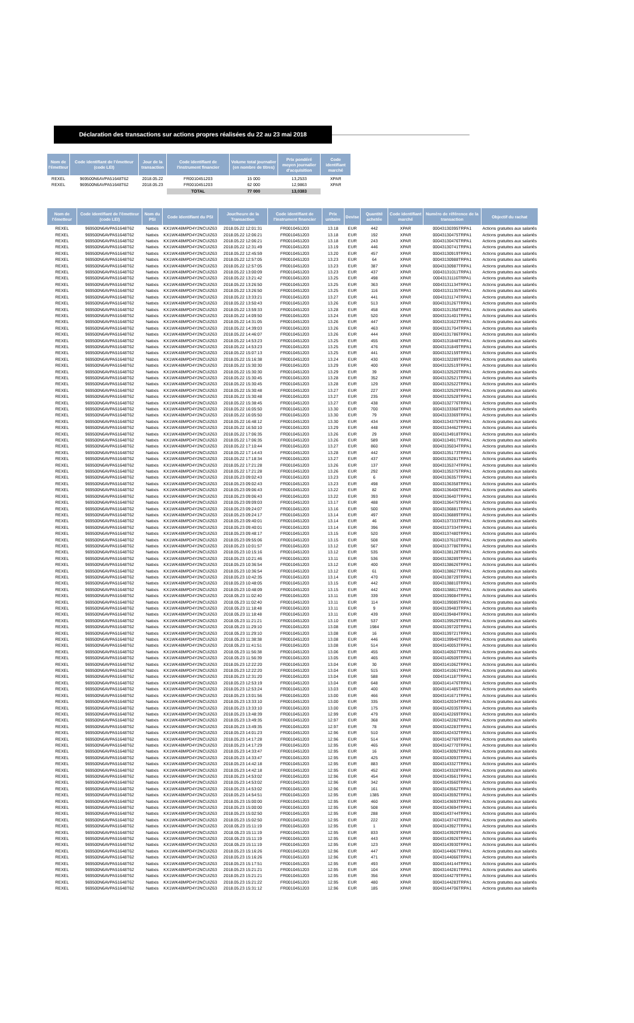Déclaration des transactions sur actions propres réalisées du 22 au 23 mai 2018
| Nom de l'émetteur | Code identifiant de l'émetteur (code LEI) | Jour de la transaction | Code identifiant de l'instrument financier | Volume total journalier (en nombre de titres) | Prix pondéré moyen journalier d'acquisition | Code identifiant marché |
| --- | --- | --- | --- | --- | --- | --- |
| REXEL | 969500N6AVPA51648T62 | 2018.05.22 | FR0010451203 | 15 000 | 13,2533 | XPAR |
| REXEL | 969500N6AVPA51648T62 | 2018.05.23 | FR0010451203 | 62 000 | 12,9863 | XPAR |
| | | | TOTAL | 77 000 | 13,0383 | |
| Nom de l'émetteur | Code identifiant de l'émetteur (code LEI) | Nom du PSI | Code identifiant du PSI | Jour/heure de la Transaction | Code identifiant de l'instrument financier | Prix unitaire | Devise | Quantité achetée | Code identifiant marché | Numéro de référence de la transaction | Objectif du rachat |
| --- | --- | --- | --- | --- | --- | --- | --- | --- | --- | --- | --- |
| REXEL | 969500N6AVPA51648T62 | Natixis | KX1WK48MPD4Y2NCUIZ63 | 2018.05.22 12:01:31 | FR0010451203 | 13.18 | EUR | 442 | XPAR | 00043130395TRPA1 | Actions gratuites aux salariés |
| REXEL | 969500N6AVPA51648T62 | Natixis | KX1WK48MPD4Y2NCUIZ63 | 2018.05.22 12:06:21 | FR0010451203 | 13.18 | EUR | 192 | XPAR | 00043130475TRPA1 | Actions gratuites aux salariés |
| REXEL | 969500N6AVPA51648T62 | Natixis | KX1WK48MPD4Y2NCUIZ63 | 2018.05.22 12:06:21 | FR0010451203 | 13.18 | EUR | 243 | XPAR | 00043130476TRPA1 | Actions gratuites aux salariés |
| REXEL | 969500N6AVPA51648T62 | Natixis | KX1WK48MPD4Y2NCUIZ63 | 2018.05.22 12:31:49 | FR0010451203 | 13.19 | EUR | 446 | XPAR | 00043130741TRPA1 | Actions gratuites aux salariés |
| REXEL | 969500N6AVPA51648T62 | Natixis | KX1WK48MPD4Y2NCUIZ63 | 2018.05.22 12:45:59 | FR0010451203 | 13.20 | EUR | 457 | XPAR | 00043130919TRPA1 | Actions gratuites aux salariés |
| REXEL | 969500N6AVPA51648T62 | Natixis | KX1WK48MPD4Y2NCUIZ63 | 2018.05.22 12:57:05 | FR0010451203 | 13.23 | EUR | 64 | XPAR | 00043130988TRPA1 | Actions gratuites aux salariés |
| REXEL | 969500N6AVPA51648T62 | Natixis | KX1WK48MPD4Y2NCUIZ63 | 2018.05.22 12:57:05 | FR0010451203 | 13.23 | EUR | 387 | XPAR | 00043130987TRPA1 | Actions gratuites aux salariés |
| REXEL | 969500N6AVPA51648T62 | Natixis | KX1WK48MPD4Y2NCUIZ63 | 2018.05.22 13:00:09 | FR0010451203 | 13.23 | EUR | 437 | XPAR | 00043131011TRPA1 | Actions gratuites aux salariés |
| REXEL | 969500N6AVPA51648T62 | Natixis | KX1WK48MPD4Y2NCUIZ63 | 2018.05.22 13:21:42 | FR0010451203 | 13.25 | EUR | 498 | XPAR | 00043131116TRPA1 | Actions gratuites aux salariés |
| REXEL | 969500N6AVPA51648T62 | Natixis | KX1WK48MPD4Y2NCUIZ63 | 2018.05.22 13:26:50 | FR0010451203 | 13.25 | EUR | 363 | XPAR | 00043131134TRPA1 | Actions gratuites aux salariés |
| REXEL | 969500N6AVPA51648T62 | Natixis | KX1WK48MPD4Y2NCUIZ63 | 2018.05.22 13:26:50 | FR0010451203 | 13.25 | EUR | 116 | XPAR | 00043131135TRPA1 | Actions gratuites aux salariés |
| REXEL | 969500N6AVPA51648T62 | Natixis | KX1WK48MPD4Y2NCUIZ63 | 2018.05.22 13:33:21 | FR0010451203 | 13.27 | EUR | 441 | XPAR | 00043131174TRPA1 | Actions gratuites aux salariés |
| REXEL | 969500N6AVPA51648T62 | Natixis | KX1WK48MPD4Y2NCUIZ63 | 2018.05.22 13:50:43 | FR0010451203 | 13.26 | EUR | 513 | XPAR | 00043131267TRPA1 | Actions gratuites aux salariés |
| REXEL | 969500N6AVPA51648T62 | Natixis | KX1WK48MPD4Y2NCUIZ63 | 2018.05.22 13:59:33 | FR0010451203 | 13.28 | EUR | 458 | XPAR | 00043131358TRPA1 | Actions gratuites aux salariés |
| REXEL | 969500N6AVPA51648T62 | Natixis | KX1WK48MPD4Y2NCUIZ63 | 2018.05.22 14:09:50 | FR0010451203 | 13.24 | EUR | 520 | XPAR | 00043131401TRPA1 | Actions gratuites aux salariés |
| REXEL | 969500N6AVPA51648T62 | Natixis | KX1WK48MPD4Y2NCUIZ63 | 2018.05.22 14:31:05 | FR0010451203 | 13.26 | EUR | 447 | XPAR | 00043131623TRPA1 | Actions gratuites aux salariés |
| REXEL | 969500N6AVPA51648T62 | Natixis | KX1WK48MPD4Y2NCUIZ63 | 2018.05.22 14:39:03 | FR0010451203 | 13.26 | EUR | 463 | XPAR | 00043131704TRPA1 | Actions gratuites aux salariés |
| REXEL | 969500N6AVPA51648T62 | Natixis | KX1WK48MPD4Y2NCUIZ63 | 2018.05.22 14:46:07 | FR0010451203 | 13.26 | EUR | 444 | XPAR | 00043131786TRPA1 | Actions gratuites aux salariés |
| REXEL | 969500N6AVPA51648T62 | Natixis | KX1WK48MPD4Y2NCUIZ63 | 2018.05.22 14:53:23 | FR0010451203 | 13.25 | EUR | 455 | XPAR | 00043131848TRPA1 | Actions gratuites aux salariés |
| REXEL | 969500N6AVPA51648T62 | Natixis | KX1WK48MPD4Y2NCUIZ63 | 2018.05.22 14:53:23 | FR0010451203 | 13.25 | EUR | 476 | XPAR | 00043131849TRPA1 | Actions gratuites aux salariés |
| REXEL | 969500N6AVPA51648T62 | Natixis | KX1WK48MPD4Y2NCUIZ63 | 2018.05.22 15:07:13 | FR0010451203 | 13.25 | EUR | 441 | XPAR | 00043132159TRPA1 | Actions gratuites aux salariés |
| REXEL | 969500N6AVPA51648T62 | Natixis | KX1WK48MPD4Y2NCUIZ63 | 2018.05.22 15:16:38 | FR0010451203 | 13.24 | EUR | 430 | XPAR | 00043132289TRPA1 | Actions gratuites aux salariés |
| REXEL | 969500N6AVPA51648T62 | Natixis | KX1WK48MPD4Y2NCUIZ63 | 2018.05.22 15:30:30 | FR0010451203 | 13.29 | EUR | 400 | XPAR | 00043132519TRPA1 | Actions gratuites aux salariés |
| REXEL | 969500N6AVPA51648T62 | Natixis | KX1WK48MPD4Y2NCUIZ63 | 2018.05.22 15:30:30 | FR0010451203 | 13.29 | EUR | 39 | XPAR | 00043132520TRPA1 | Actions gratuites aux salariés |
| REXEL | 969500N6AVPA51648T62 | Natixis | KX1WK48MPD4Y2NCUIZ63 | 2018.05.22 15:30:45 | FR0010451203 | 13.28 | EUR | 352 | XPAR | 00043132521TRPA1 | Actions gratuites aux salariés |
| REXEL | 969500N6AVPA51648T62 | Natixis | KX1WK48MPD4Y2NCUIZ63 | 2018.05.22 15:30:45 | FR0010451203 | 13.28 | EUR | 129 | XPAR | 00043132522TRPA1 | Actions gratuites aux salariés |
| REXEL | 969500N6AVPA51648T62 | Natixis | KX1WK48MPD4Y2NCUIZ63 | 2018.05.22 15:30:48 | FR0010451203 | 13.27 | EUR | 227 | XPAR | 00043132529TRPA1 | Actions gratuites aux salariés |
| REXEL | 969500N6AVPA51648T62 | Natixis | KX1WK48MPD4Y2NCUIZ63 | 2018.05.22 15:30:48 | FR0010451203 | 13.27 | EUR | 235 | XPAR | 00043132528TRPA1 | Actions gratuites aux salariés |
| REXEL | 969500N6AVPA51648T62 | Natixis | KX1WK48MPD4Y2NCUIZ63 | 2018.05.22 15:38:45 | FR0010451203 | 13.27 | EUR | 438 | XPAR | 00043132776TRPA1 | Actions gratuites aux salariés |
| REXEL | 969500N6AVPA51648T62 | Natixis | KX1WK48MPD4Y2NCUIZ63 | 2018.05.22 16:05:50 | FR0010451203 | 13.30 | EUR | 700 | XPAR | 00043133368TRPA1 | Actions gratuites aux salariés |
| REXEL | 969500N6AVPA51648T62 | Natixis | KX1WK48MPD4Y2NCUIZ63 | 2018.05.22 16:05:50 | FR0010451203 | 13.30 | EUR | 79 | XPAR | 00043133369TRPA1 | Actions gratuites aux salariés |
| REXEL | 969500N6AVPA51648T62 | Natixis | KX1WK48MPD4Y2NCUIZ63 | 2018.05.22 16:48:12 | FR0010451203 | 13.30 | EUR | 434 | XPAR | 00043134375TRPA1 | Actions gratuites aux salariés |
| REXEL | 969500N6AVPA51648T62 | Natixis | KX1WK48MPD4Y2NCUIZ63 | 2018.05.22 16:50:10 | FR0010451203 | 13.29 | EUR | 448 | XPAR | 00043134462TRPA1 | Actions gratuites aux salariés |
| REXEL | 969500N6AVPA51648T62 | Natixis | KX1WK48MPD4Y2NCUIZ63 | 2018.05.22 17:06:35 | FR0010451203 | 13.26 | EUR | 29 | XPAR | 00043134918TRPA1 | Actions gratuites aux salariés |
| REXEL | 969500N6AVPA51648T62 | Natixis | KX1WK48MPD4Y2NCUIZ63 | 2018.05.22 17:06:35 | FR0010451203 | 13.26 | EUR | 589 | XPAR | 00043134917TRPA1 | Actions gratuites aux salariés |
| REXEL | 969500N6AVPA51648T62 | Natixis | KX1WK48MPD4Y2NCUIZ63 | 2018.05.22 17:10:44 | FR0010451203 | 13.27 | EUR | 860 | XPAR | 00043135034TRPA1 | Actions gratuites aux salariés |
| REXEL | 969500N6AVPA51648T62 | Natixis | KX1WK48MPD4Y2NCUIZ63 | 2018.05.22 17:14:43 | FR0010451203 | 13.28 | EUR | 442 | XPAR | 00043135173TRPA1 | Actions gratuites aux salariés |
| REXEL | 969500N6AVPA51648T62 | Natixis | KX1WK48MPD4Y2NCUIZ63 | 2018.05.22 17:18:34 | FR0010451203 | 13.27 | EUR | 437 | XPAR | 00043135281TRPA1 | Actions gratuites aux salariés |
| REXEL | 969500N6AVPA51648T62 | Natixis | KX1WK48MPD4Y2NCUIZ63 | 2018.05.22 17:21:28 | FR0010451203 | 13.26 | EUR | 137 | XPAR | 00043135374TRPA1 | Actions gratuites aux salariés |
| REXEL | 969500N6AVPA51648T62 | Natixis | KX1WK48MPD4Y2NCUIZ63 | 2018.05.22 17:21:28 | FR0010451203 | 13.26 | EUR | 292 | XPAR | 00043135375TRPA1 | Actions gratuites aux salariés |
| REXEL | 969500N6AVPA51648T62 | Natixis | KX1WK48MPD4Y2NCUIZ63 | 2018.05.23 09:02:43 | FR0010451203 | 13.23 | EUR | 6 | XPAR | 00043136357TRPA1 | Actions gratuites aux salariés |
| REXEL | 969500N6AVPA51648T62 | Natixis | KX1WK48MPD4Y2NCUIZ63 | 2018.05.23 09:02:43 | FR0010451203 | 13.23 | EUR | 498 | XPAR | 00043136358TRPA1 | Actions gratuites aux salariés |
| REXEL | 969500N6AVPA51648T62 | Natixis | KX1WK48MPD4Y2NCUIZ63 | 2018.05.23 09:06:43 | FR0010451203 | 13.22 | EUR | 82 | XPAR | 00043136406TRPA1 | Actions gratuites aux salariés |
| REXEL | 969500N6AVPA51648T62 | Natixis | KX1WK48MPD4Y2NCUIZ63 | 2018.05.23 09:06:43 | FR0010451203 | 13.22 | EUR | 393 | XPAR | 00043136407TRPA1 | Actions gratuites aux salariés |
| REXEL | 969500N6AVPA51648T62 | Natixis | KX1WK48MPD4Y2NCUIZ63 | 2018.05.23 09:09:03 | FR0010451203 | 13.17 | EUR | 488 | XPAR | 00043136475TRPA1 | Actions gratuites aux salariés |
| REXEL | 969500N6AVPA51648T62 | Natixis | KX1WK48MPD4Y2NCUIZ63 | 2018.05.23 09:24:07 | FR0010451203 | 13.16 | EUR | 500 | XPAR | 00043136881TRPA1 | Actions gratuites aux salariés |
| REXEL | 969500N6AVPA51648T62 | Natixis | KX1WK48MPD4Y2NCUIZ63 | 2018.05.23 09:24:17 | FR0010451203 | 13.14 | EUR | 497 | XPAR | 00043136889TRPA1 | Actions gratuites aux salariés |
| REXEL | 969500N6AVPA51648T62 | Natixis | KX1WK48MPD4Y2NCUIZ63 | 2018.05.23 09:40:01 | FR0010451203 | 13.14 | EUR | 46 | XPAR | 00043137333TRPA1 | Actions gratuites aux salariés |
| REXEL | 969500N6AVPA51648T62 | Natixis | KX1WK48MPD4Y2NCUIZ63 | 2018.05.23 09:40:01 | FR0010451203 | 13.14 | EUR | 396 | XPAR | 00043137334TRPA1 | Actions gratuites aux salariés |
| REXEL | 969500N6AVPA51648T62 | Natixis | KX1WK48MPD4Y2NCUIZ63 | 2018.05.23 09:48:17 | FR0010451203 | 13.15 | EUR | 520 | XPAR | 00043137480TRPA1 | Actions gratuites aux salariés |
| REXEL | 969500N6AVPA51648T62 | Natixis | KX1WK48MPD4Y2NCUIZ63 | 2018.05.23 09:55:06 | FR0010451203 | 13.15 | EUR | 508 | XPAR | 00043137610TRPA1 | Actions gratuites aux salariés |
| REXEL | 969500N6AVPA51648T62 | Natixis | KX1WK48MPD4Y2NCUIZ63 | 2018.05.23 10:01:57 | FR0010451203 | 13.12 | EUR | 567 | XPAR | 00043137786TRPA1 | Actions gratuites aux salariés |
| REXEL | 969500N6AVPA51648T62 | Natixis | KX1WK48MPD4Y2NCUIZ63 | 2018.05.23 10:15:16 | FR0010451203 | 13.12 | EUR | 535 | XPAR | 00043138128TRPA1 | Actions gratuites aux salariés |
| REXEL | 969500N6AVPA51648T62 | Natixis | KX1WK48MPD4Y2NCUIZ63 | 2018.05.23 10:21:46 | FR0010451203 | 13.11 | EUR | 536 | XPAR | 00043138289TRPA1 | Actions gratuites aux salariés |
| REXEL | 969500N6AVPA51648T62 | Natixis | KX1WK48MPD4Y2NCUIZ63 | 2018.05.23 10:36:54 | FR0010451203 | 13.12 | EUR | 400 | XPAR | 00043138626TRPA1 | Actions gratuites aux salariés |
| REXEL | 969500N6AVPA51648T62 | Natixis | KX1WK48MPD4Y2NCUIZ63 | 2018.05.23 10:36:54 | FR0010451203 | 13.12 | EUR | 61 | XPAR | 00043138627TRPA1 | Actions gratuites aux salariés |
| REXEL | 969500N6AVPA51648T62 | Natixis | KX1WK48MPD4Y2NCUIZ63 | 2018.05.23 10:42:35 | FR0010451203 | 13.14 | EUR | 470 | XPAR | 00043138729TRPA1 | Actions gratuites aux salariés |
| REXEL | 969500N6AVPA51648T62 | Natixis | KX1WK48MPD4Y2NCUIZ63 | 2018.05.23 10:48:05 | FR0010451203 | 13.15 | EUR | 442 | XPAR | 00043138810TRPA1 | Actions gratuites aux salariés |
| REXEL | 969500N6AVPA51648T62 | Natixis | KX1WK48MPD4Y2NCUIZ63 | 2018.05.23 10:48:09 | FR0010451203 | 13.15 | EUR | 442 | XPAR | 00043138811TRPA1 | Actions gratuites aux salariés |
| REXEL | 969500N6AVPA51648T62 | Natixis | KX1WK48MPD4Y2NCUIZ63 | 2018.05.23 11:02:40 | FR0010451203 | 13.11 | EUR | 339 | XPAR | 00043139084TRPA1 | Actions gratuites aux salariés |
| REXEL | 969500N6AVPA51648T62 | Natixis | KX1WK48MPD4Y2NCUIZ63 | 2018.05.23 11:02:40 | FR0010451203 | 13.11 | EUR | 114 | XPAR | 00043139085TRPA1 | Actions gratuites aux salariés |
| REXEL | 969500N6AVPA51648T62 | Natixis | KX1WK48MPD4Y2NCUIZ63 | 2018.05.23 11:18:48 | FR0010451203 | 13.11 | EUR | 9 | XPAR | 00043139483TRPA1 | Actions gratuites aux salariés |
| REXEL | 969500N6AVPA51648T62 | Natixis | KX1WK48MPD4Y2NCUIZ63 | 2018.05.23 11:18:48 | FR0010451203 | 13.11 | EUR | 439 | XPAR | 00043139484TRPA1 | Actions gratuites aux salariés |
| REXEL | 969500N6AVPA51648T62 | Natixis | KX1WK48MPD4Y2NCUIZ63 | 2018.05.23 11:21:21 | FR0010451203 | 13.10 | EUR | 537 | XPAR | 00043139529TRPA1 | Actions gratuites aux salariés |
| REXEL | 969500N6AVPA51648T62 | Natixis | KX1WK48MPD4Y2NCUIZ63 | 2018.05.23 11:29:10 | FR0010451203 | 13.08 | EUR | 1984 | XPAR | 00043139720TRPA1 | Actions gratuites aux salariés |
| REXEL | 969500N6AVPA51648T62 | Natixis | KX1WK48MPD4Y2NCUIZ63 | 2018.05.23 11:29:10 | FR0010451203 | 13.08 | EUR | 16 | XPAR | 00043139721TRPA1 | Actions gratuites aux salariés |
| REXEL | 969500N6AVPA51648T62 | Natixis | KX1WK48MPD4Y2NCUIZ63 | 2018.05.23 11:38:38 | FR0010451203 | 13.08 | EUR | 446 | XPAR | 00043139940TRPA1 | Actions gratuites aux salariés |
| REXEL | 969500N6AVPA51648T62 | Natixis | KX1WK48MPD4Y2NCUIZ63 | 2018.05.23 11:41:51 | FR0010451203 | 13.08 | EUR | 514 | XPAR | 00043140053TRPA1 | Actions gratuites aux salariés |
| REXEL | 969500N6AVPA51648T62 | Natixis | KX1WK48MPD4Y2NCUIZ63 | 2018.05.23 11:56:38 | FR0010451203 | 13.06 | EUR | 455 | XPAR | 00043140507TRPA1 | Actions gratuites aux salariés |
| REXEL | 969500N6AVPA51648T62 | Natixis | KX1WK48MPD4Y2NCUIZ63 | 2018.05.23 11:56:39 | FR0010451203 | 13.05 | EUR | 465 | XPAR | 00043140509TRPA1 | Actions gratuites aux salariés |
| REXEL | 969500N6AVPA51648T62 | Natixis | KX1WK48MPD4Y2NCUIZ63 | 2018.05.23 12:22:20 | FR0010451203 | 13.04 | EUR | 30 | XPAR | 00043141062TRPA1 | Actions gratuites aux salariés |
| REXEL | 969500N6AVPA51648T62 | Natixis | KX1WK48MPD4Y2NCUIZ63 | 2018.05.23 12:22:20 | FR0010451203 | 13.04 | EUR | 515 | XPAR | 00043141061TRPA1 | Actions gratuites aux salariés |
| REXEL | 969500N6AVPA51648T62 | Natixis | KX1WK48MPD4Y2NCUIZ63 | 2018.05.23 12:31:20 | FR0010451203 | 13.04 | EUR | 588 | XPAR | 00043141187TRPA1 | Actions gratuites aux salariés |
| REXEL | 969500N6AVPA51648T62 | Natixis | KX1WK48MPD4Y2NCUIZ63 | 2018.05.23 12:53:19 | FR0010451203 | 13.04 | EUR | 648 | XPAR | 00043141476TRPA1 | Actions gratuites aux salariés |
| REXEL | 969500N6AVPA51648T62 | Natixis | KX1WK48MPD4Y2NCUIZ63 | 2018.05.23 12:53:24 | FR0010451203 | 13.03 | EUR | 400 | XPAR | 00043141485TRPA1 | Actions gratuites aux salariés |
| REXEL | 969500N6AVPA51648T62 | Natixis | KX1WK48MPD4Y2NCUIZ63 | 2018.05.23 13:01:56 | FR0010451203 | 13.00 | EUR | 466 | XPAR | 00043141671TRPA1 | Actions gratuites aux salariés |
| REXEL | 969500N6AVPA51648T62 | Natixis | KX1WK48MPD4Y2NCUIZ63 | 2018.05.23 13:33:10 | FR0010451203 | 13.00 | EUR | 335 | XPAR | 00043142034TRPA1 | Actions gratuites aux salariés |
| REXEL | 969500N6AVPA51648T62 | Natixis | KX1WK48MPD4Y2NCUIZ63 | 2018.05.23 13:33:10 | FR0010451203 | 13.00 | EUR | 175 | XPAR | 00043142035TRPA1 | Actions gratuites aux salariés |
| REXEL | 969500N6AVPA51648T62 | Natixis | KX1WK48MPD4Y2NCUIZ63 | 2018.05.23 13:48:39 | FR0010451203 | 12.99 | EUR | 479 | XPAR | 00043142269TRPA1 | Actions gratuites aux salariés |
| REXEL | 969500N6AVPA51648T62 | Natixis | KX1WK48MPD4Y2NCUIZ63 | 2018.05.23 13:49:35 | FR0010451203 | 12.97 | EUR | 368 | XPAR | 00043142282TRPA1 | Actions gratuites aux salariés |
| REXEL | 969500N6AVPA51648T62 | Natixis | KX1WK48MPD4Y2NCUIZ63 | 2018.05.23 13:49:35 | FR0010451203 | 12.97 | EUR | 78 | XPAR | 00043142283TRPA1 | Actions gratuites aux salariés |
| REXEL | 969500N6AVPA51648T62 | Natixis | KX1WK48MPD4Y2NCUIZ63 | 2018.05.23 14:01:23 | FR0010451203 | 12.96 | EUR | 510 | XPAR | 00043142432TRPA1 | Actions gratuites aux salariés |
| REXEL | 969500N6AVPA51648T62 | Natixis | KX1WK48MPD4Y2NCUIZ63 | 2018.05.23 14:17:28 | FR0010451203 | 12.96 | EUR | 514 | XPAR | 00043142769TRPA1 | Actions gratuites aux salariés |
| REXEL | 969500N6AVPA51648T62 | Natixis | KX1WK48MPD4Y2NCUIZ63 | 2018.05.23 14:17:29 | FR0010451203 | 12.95 | EUR | 465 | XPAR | 00043142770TRPA1 | Actions gratuites aux salariés |
| REXEL | 969500N6AVPA51648T62 | Natixis | KX1WK48MPD4Y2NCUIZ63 | 2018.05.23 14:33:47 | FR0010451203 | 12.95 | EUR | 16 | XPAR | 00043143092TRPA1 | Actions gratuites aux salariés |
| REXEL | 969500N6AVPA51648T62 | Natixis | KX1WK48MPD4Y2NCUIZ63 | 2018.05.23 14:33:47 | FR0010451203 | 12.95 | EUR | 425 | XPAR | 00043143093TRPA1 | Actions gratuites aux salariés |
| REXEL | 969500N6AVPA51648T62 | Natixis | KX1WK48MPD4Y2NCUIZ63 | 2018.05.23 14:42:18 | FR0010451203 | 12.95 | EUR | 883 | XPAR | 00043143327TRPA1 | Actions gratuites aux salariés |
| REXEL | 969500N6AVPA51648T62 | Natixis | KX1WK48MPD4Y2NCUIZ63 | 2018.05.23 14:42:18 | FR0010451203 | 12.95 | EUR | 452 | XPAR | 00043143328TRPA1 | Actions gratuites aux salariés |
| REXEL | 969500N6AVPA51648T62 | Natixis | KX1WK48MPD4Y2NCUIZ63 | 2018.05.23 14:53:02 | FR0010451203 | 12.96 | EUR | 454 | XPAR | 00043143561TRPA1 | Actions gratuites aux salariés |
| REXEL | 969500N6AVPA51648T62 | Natixis | KX1WK48MPD4Y2NCUIZ63 | 2018.05.23 14:53:02 | FR0010451203 | 12.96 | EUR | 342 | XPAR | 00043143560TRPA1 | Actions gratuites aux salariés |
| REXEL | 969500N6AVPA51648T62 | Natixis | KX1WK48MPD4Y2NCUIZ63 | 2018.05.23 14:53:02 | FR0010451203 | 12.96 | EUR | 161 | XPAR | 00043143562TRPA1 | Actions gratuites aux salariés |
| REXEL | 969500N6AVPA51648T62 | Natixis | KX1WK48MPD4Y2NCUIZ63 | 2018.05.23 14:54:51 | FR0010451203 | 12.95 | EUR | 1385 | XPAR | 00043143592TRPA1 | Actions gratuites aux salariés |
| REXEL | 969500N6AVPA51648T62 | Natixis | KX1WK48MPD4Y2NCUIZ63 | 2018.05.23 15:00:00 | FR0010451203 | 12.95 | EUR | 460 | XPAR | 00043143693TRPA1 | Actions gratuites aux salariés |
| REXEL | 969500N6AVPA51648T62 | Natixis | KX1WK48MPD4Y2NCUIZ63 | 2018.05.23 15:00:00 | FR0010451203 | 12.95 | EUR | 508 | XPAR | 00043143694TRPA1 | Actions gratuites aux salariés |
| REXEL | 969500N6AVPA51648T62 | Natixis | KX1WK48MPD4Y2NCUIZ63 | 2018.05.23 15:02:50 | FR0010451203 | 12.95 | EUR | 288 | XPAR | 00043143744TRPA1 | Actions gratuites aux salariés |
| REXEL | 969500N6AVPA51648T62 | Natixis | KX1WK48MPD4Y2NCUIZ63 | 2018.05.23 15:02:50 | FR0010451203 | 12.95 | EUR | 222 | XPAR | 00043143743TRPA1 | Actions gratuites aux salariés |
| REXEL | 969500N6AVPA51648T62 | Natixis | KX1WK48MPD4Y2NCUIZ63 | 2018.05.23 15:11:19 | FR0010451203 | 12.95 | EUR | 1 | XPAR | 00043143927TRPA1 | Actions gratuites aux salariés |
| REXEL | 969500N6AVPA51648T62 | Natixis | KX1WK48MPD4Y2NCUIZ63 | 2018.05.23 15:11:19 | FR0010451203 | 12.95 | EUR | 833 | XPAR | 00043143929TRPA1 | Actions gratuites aux salariés |
| REXEL | 969500N6AVPA51648T62 | Natixis | KX1WK48MPD4Y2NCUIZ63 | 2018.05.23 15:11:19 | FR0010451203 | 12.95 | EUR | 443 | XPAR | 00043143926TRPA1 | Actions gratuites aux salariés |
| REXEL | 969500N6AVPA51648T62 | Natixis | KX1WK48MPD4Y2NCUIZ63 | 2018.05.23 15:11:19 | FR0010451203 | 12.95 | EUR | 123 | XPAR | 00043143930TRPA1 | Actions gratuites aux salariés |
| REXEL | 969500N6AVPA51648T62 | Natixis | KX1WK48MPD4Y2NCUIZ63 | 2018.05.23 15:16:26 | FR0010451203 | 12.96 | EUR | 447 | XPAR | 00043144067TRPA1 | Actions gratuites aux salariés |
| REXEL | 969500N6AVPA51648T62 | Natixis | KX1WK48MPD4Y2NCUIZ63 | 2018.05.23 15:16:26 | FR0010451203 | 12.96 | EUR | 471 | XPAR | 00043144066TRPA1 | Actions gratuites aux salariés |
| REXEL | 969500N6AVPA51648T62 | Natixis | KX1WK48MPD4Y2NCUIZ63 | 2018.05.23 15:17:51 | FR0010451203 | 12.95 | EUR | 493 | XPAR | 00043144144TRPA1 | Actions gratuites aux salariés |
| REXEL | 969500N6AVPA51648T62 | Natixis | KX1WK48MPD4Y2NCUIZ63 | 2018.05.23 15:21:21 | FR0010451203 | 12.95 | EUR | 104 | XPAR | 00043144281TRPA1 | Actions gratuites aux salariés |
| REXEL | 969500N6AVPA51648T62 | Natixis | KX1WK48MPD4Y2NCUIZ63 | 2018.05.23 15:21:21 | FR0010451203 | 12.95 | EUR | 356 | XPAR | 00043144279TRPA1 | Actions gratuites aux salariés |
| REXEL | 969500N6AVPA51648T62 | Natixis | KX1WK48MPD4Y2NCUIZ63 | 2018.05.23 15:21:22 | FR0010451203 | 12.95 | EUR | 480 | XPAR | 00043144283TRPA1 | Actions gratuites aux salariés |
| REXEL | 969500N6AVPA51648T62 | Natixis | KX1WK48MPD4Y2NCUIZ63 | 2018.05.23 15:31:12 | FR0010451203 | 12.96 | EUR | 185 | XPAR | 00043144706TRPA1 | Actions gratuites aux salariés |